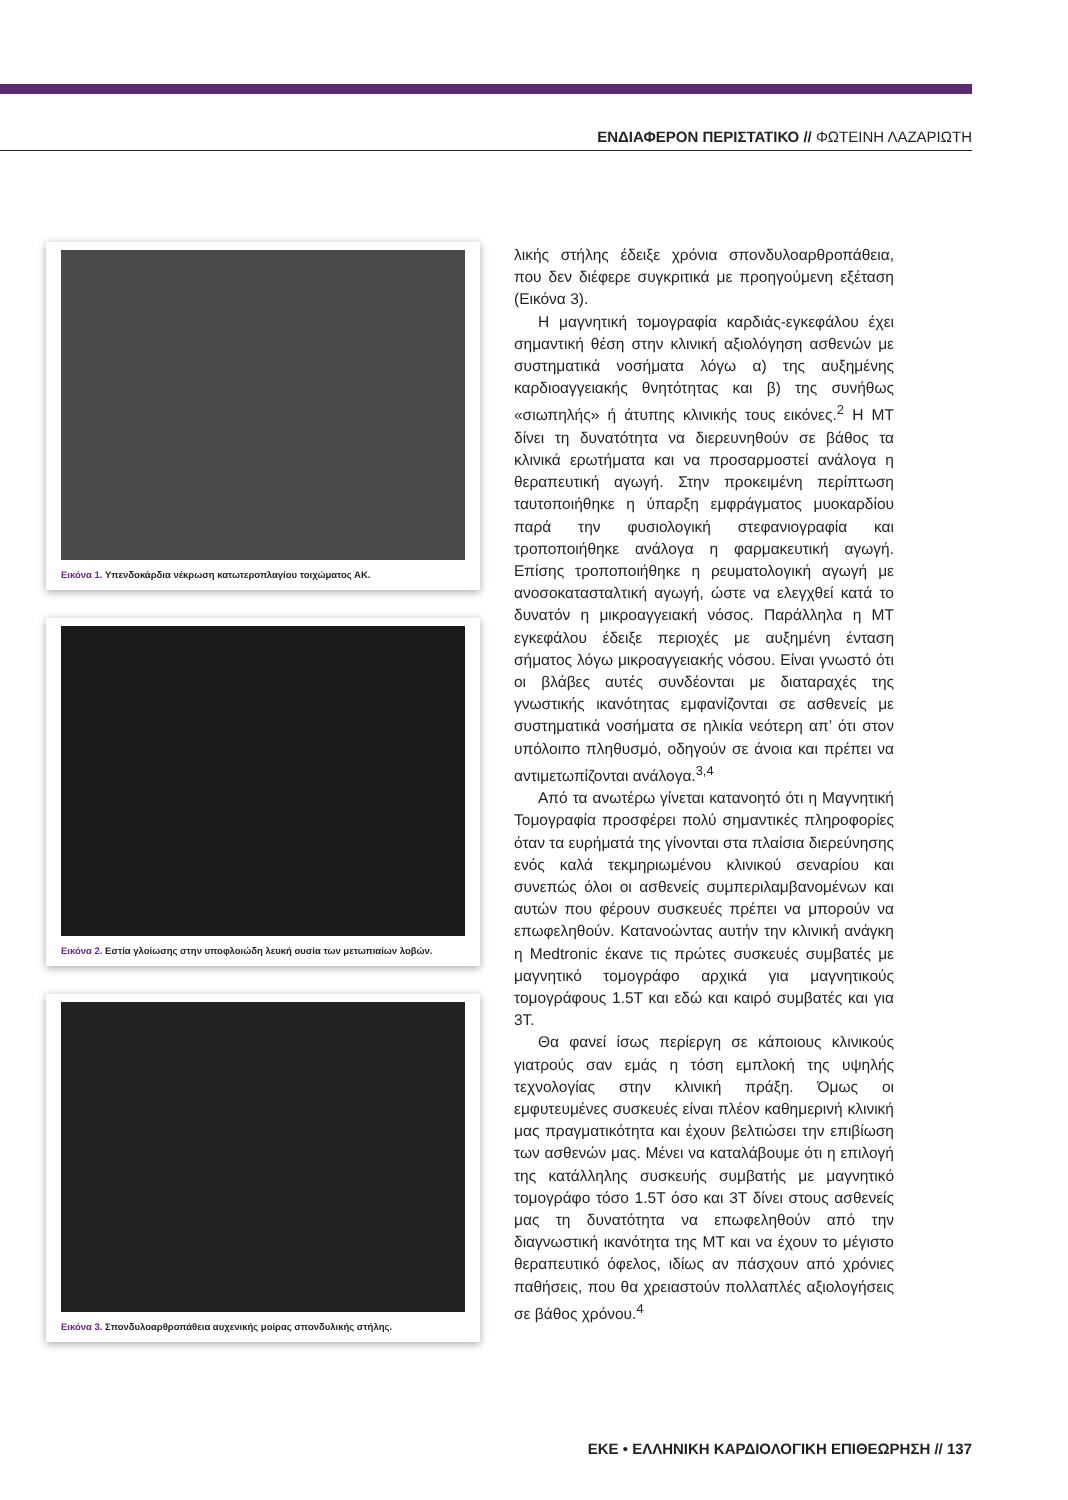ΕΝΔΙΑΦΕΡΟΝ ΠΕΡΙΣΤΑΤΙΚΟ // ΦΩΤΕΙΝΗ ΛΑΖΑΡΙΩΤΗ
Εικόνα 1. Υπενδοκάρδια νέκρωση κατωτεροπλαγίου τοιχώματος ΑΚ.
Εικόνα 2. Εστία γλοίωσης στην υποφλοιώδη λευκή ουσία των μετωπιαίων λοβών.
Εικόνα 3. Σπονδυλοαρθροπάθεια αυχενικής μοίρας σπονδυλικής στήλης.
λικής στήλης έδειξε χρόνια σπονδυλοαρθροπάθεια, που δεν διέφερε συγκριτικά με προηγούμενη εξέταση (Εικόνα 3).
Η μαγνητική τομογραφία καρδιάς-εγκεφάλου έχει σημαντική θέση στην κλινική αξιολόγηση ασθενών με συστηματικά νοσήματα λόγω α) της αυξημένης καρδιοαγγειακής θνητότητας και β) της συνήθως «σιωπηλής» ή άτυπης κλινικής τους εικόνες.<sup>2</sup> Η ΜΤ δίνει τη δυνατότητα να διερευνηθούν σε βάθος τα κλινικά ερωτήματα και να προσαρμοστεί ανάλογα η θεραπευτική αγωγή. Στην προκειμένη περίπτωση ταυτοποιήθηκε η ύπαρξη εμφράγματος μυοκαρδίου παρά την φυσιολογική στεφανιογραφία και τροποποιήθηκε ανάλογα η φαρμακευτική αγωγή. Επίσης τροποποιήθηκε η ρευματολογική αγωγή με ανοσοκατασταλτική αγωγή, ώστε να ελεγχθεί κατά το δυνατόν η μικροαγγειακή νόσος. Παράλληλα η ΜΤ εγκεφάλου έδειξε περιοχές με αυξημένη ένταση σήματος λόγω μικροαγγειακής νόσου. Είναι γνωστό ότι οι βλάβες αυτές συνδέονται με διαταραχές της γνωστικής ικανότητας εμφανίζονται σε ασθενείς με συστηματικά νοσήματα σε ηλικία νεότερη απ’ ότι στον υπόλοιπο πληθυσμό, οδηγούν σε άνοια και πρέπει να αντιμετωπίζονται ανάλογα.<sup>3,4</sup>
Από τα ανωτέρω γίνεται κατανοητό ότι η Μαγνητική Τομογραφία προσφέρει πολύ σημαντικές πληροφορίες όταν τα ευρήματά της γίνονται στα πλαίσια διερεύνησης ενός καλά τεκμηριωμένου κλινικού σεναρίου και συνεπώς όλοι οι ασθενείς συμπεριλαμβανομένων και αυτών που φέρουν συσκευές πρέπει να μπορούν να επωφεληθούν. Κατανοώντας αυτήν την κλινική ανάγκη η Medtronic έκανε τις πρώτες συσκευές συμβατές με μαγνητικό τομογράφο αρχικά για μαγνητικούς τομογράφους 1.5T και εδώ και καιρό συμβατές και για 3T.
Θα φανεί ίσως περίεργη σε κάποιους κλινικούς γιατρούς σαν εμάς η τόση εμπλοκή της υψηλής τεχνολογίας στην κλινική πράξη. Όμως οι εμφυτευμένες συσκευές είναι πλέον καθημερινή κλινική μας πραγματικότητα και έχουν βελτιώσει την επιβίωση των ασθενών μας. Μένει να καταλάβουμε ότι η επιλογή της κατάλληλης συσκευής συμβατής με μαγνητικό τομογράφο τόσο 1.5T όσο και 3T δίνει στους ασθενείς μας τη δυνατότητα να επωφεληθούν από την διαγνωστική ικανότητα της ΜΤ και να έχουν το μέγιστο θεραπευτικό όφελος, ιδίως αν πάσχουν από χρόνιες παθήσεις, που θα χρειαστούν πολλαπλές αξιολογήσεις σε βάθος χρόνου.<sup>4</sup>
ΕΚΕ • ΕΛΛΗΝΙΚΗ ΚΑΡΔΙΟΛΟΓΙΚΗ ΕΠΙΘΕΩΡΗΣΗ // 137